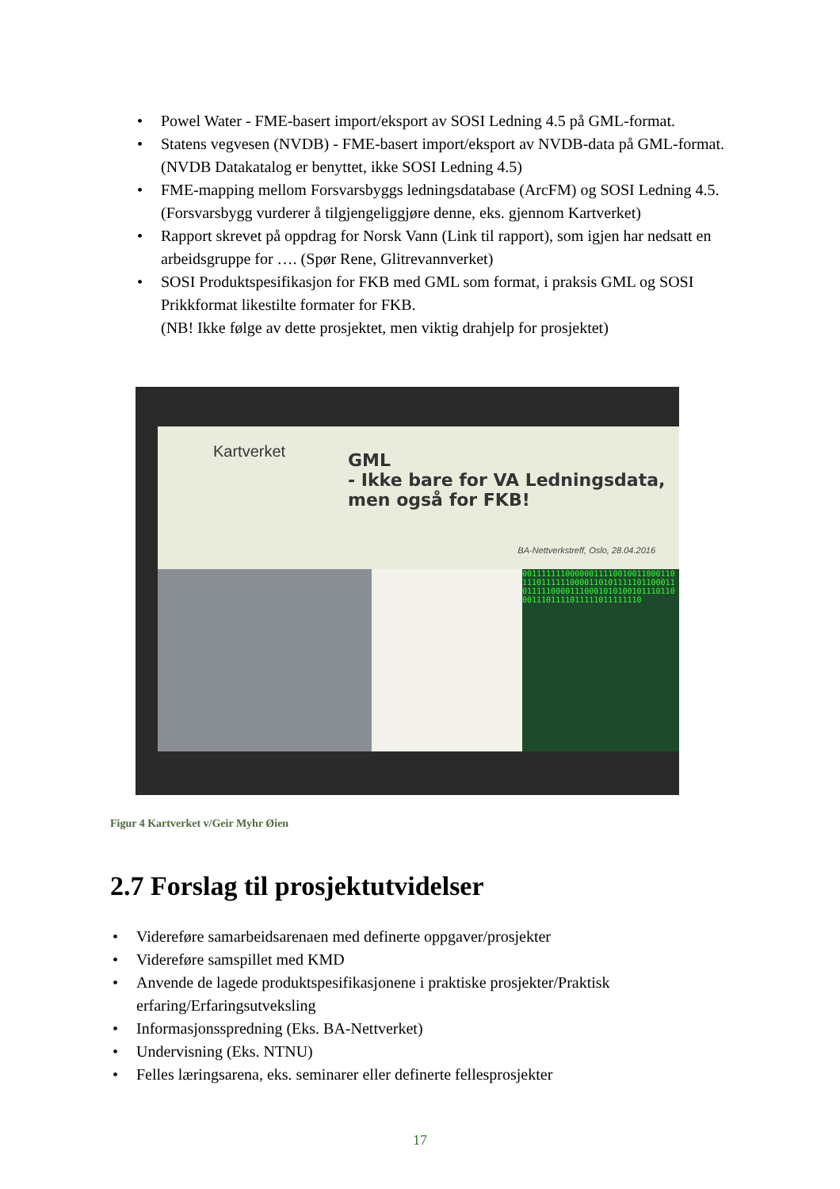• Powel Water - FME-basert import/eksport av SOSI Ledning 4.5 på GML-format.
• Statens vegvesen (NVDB) - FME-basert import/eksport av NVDB-data på GML-format. (NVDB Datakatalog er benyttet, ikke SOSI Ledning 4.5)
• FME-mapping mellom Forsvarsbyggs ledningsdatabase (ArcFM) og SOSI Ledning 4.5. (Forsvarsbygg vurderer å tilgjengeliggjøre denne, eks. gjennom Kartverket)
• Rapport skrevet på oppdrag for Norsk Vann (Link til rapport), som igjen har nedsatt en arbeidsgruppe for …. (Spør Rene, Glitrevannverket)
• SOSI Produktspesifikasjon for FKB med GML som format, i praksis GML og SOSI Prikkformat likestilte formater for FKB.
(NB! Ikke følge av dette prosjektet, men viktig drahjelp for prosjektet)
Kartverket
GML
- Ikke bare for VA Ledningsdata,
men også for FKB!
BA-Nettverkstreff, Oslo, 28.04.2016
0011111110000001111001001100011011101111110000110101111101100011011111000011100010101001011101100011101111011111011111110
Figur 4 Kartverket v/Geir Myhr Øien
2.7 Forslag til prosjektutvidelser
• Videreføre samarbeidsarenaen med definerte oppgaver/prosjekter
• Videreføre samspillet med KMD
• Anvende de lagede produktspesifikasjonene i praktiske prosjekter/Praktisk erfaring/Erfaringsutveksling
• Informasjonsspredning (Eks. BA-Nettverket)
• Undervisning (Eks. NTNU)
• Felles læringsarena, eks. seminarer eller definerte fellesprosjekter
17